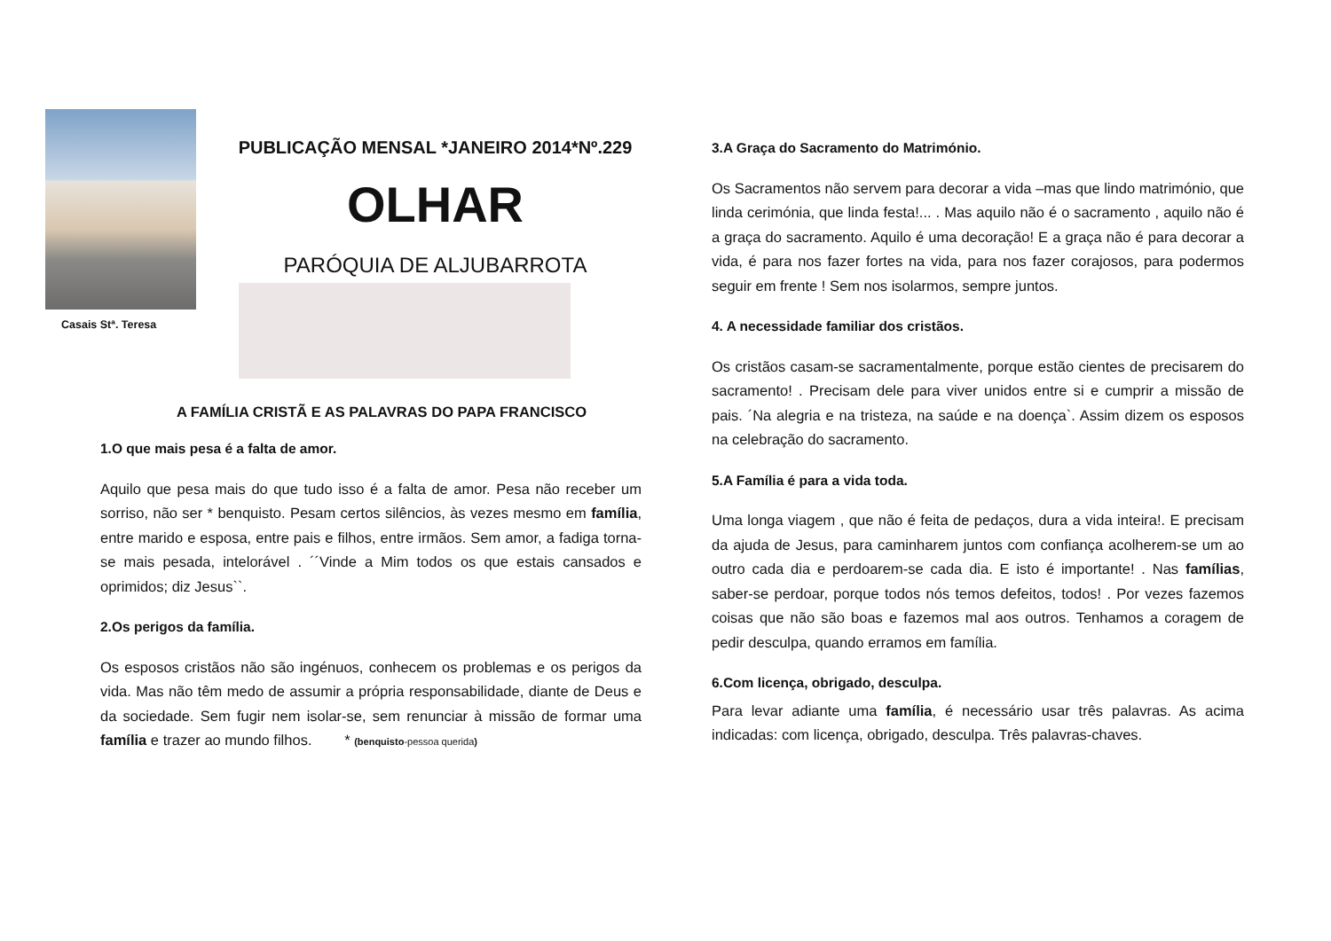Casais Stª. Teresa
PUBLICAÇÃO MENSAL *JANEIRO 2014*Nº.229
OLHAR
PARÓQUIA DE ALJUBARROTA
A FAMÍLIA CRISTÃ E AS PALAVRAS DO PAPA FRANCISCO
1.O que mais pesa é a falta de amor.
Aquilo que pesa mais do que tudo isso é a falta de amor. Pesa não receber um sorriso, não ser * benquisto. Pesam certos silêncios, às vezes mesmo em família, entre marido e esposa, entre pais e filhos, entre irmãos. Sem amor, a fadiga torna-se mais pesada, intelorável . ´´Vinde a Mim todos os que estais cansados e oprimidos; diz Jesus``.
2.Os perigos da família.
Os esposos cristãos não são ingénuos, conhecem os problemas e os perigos da vida. Mas não têm medo de assumir a própria responsabilidade, diante de Deus e da sociedade. Sem fugir nem isolar-se, sem renunciar à missão de formar uma família e trazer ao mundo filhos. * (benquisto-pessoa querida)
3.A Graça do Sacramento do Matrimónio.
Os Sacramentos não servem para decorar a vida –mas que lindo matrimónio, que linda cerimónia, que linda festa!... . Mas aquilo não é o sacramento , aquilo não é a graça do sacramento. Aquilo é uma decoração! E a graça não é para decorar a vida, é para nos fazer fortes na vida, para nos fazer corajosos, para podermos seguir em frente ! Sem nos isolarmos, sempre juntos.
4. A necessidade familiar dos cristãos.
Os cristãos casam-se sacramentalmente, porque estão cientes de precisarem do sacramento! . Precisam dele para viver unidos entre si e cumprir a missão de pais. ´Na alegria e na tristeza, na saúde e na doença`. Assim dizem os esposos na celebração do sacramento.
5.A Família é para a vida toda.
Uma longa viagem , que não é feita de pedaços, dura a vida inteira!. E precisam da ajuda de Jesus, para caminharem juntos com confiança acolherem-se um ao outro cada dia e perdoarem-se cada dia. E isto é importante! . Nas famílias, saber-se perdoar, porque todos nós temos defeitos, todos! . Por vezes fazemos coisas que não são boas e fazemos mal aos outros. Tenhamos a coragem de pedir desculpa, quando erramos em família.
6.Com licença, obrigado, desculpa.
Para levar adiante uma família, é necessário usar três palavras. As acima indicadas: com licença, obrigado, desculpa. Três palavras-chaves.